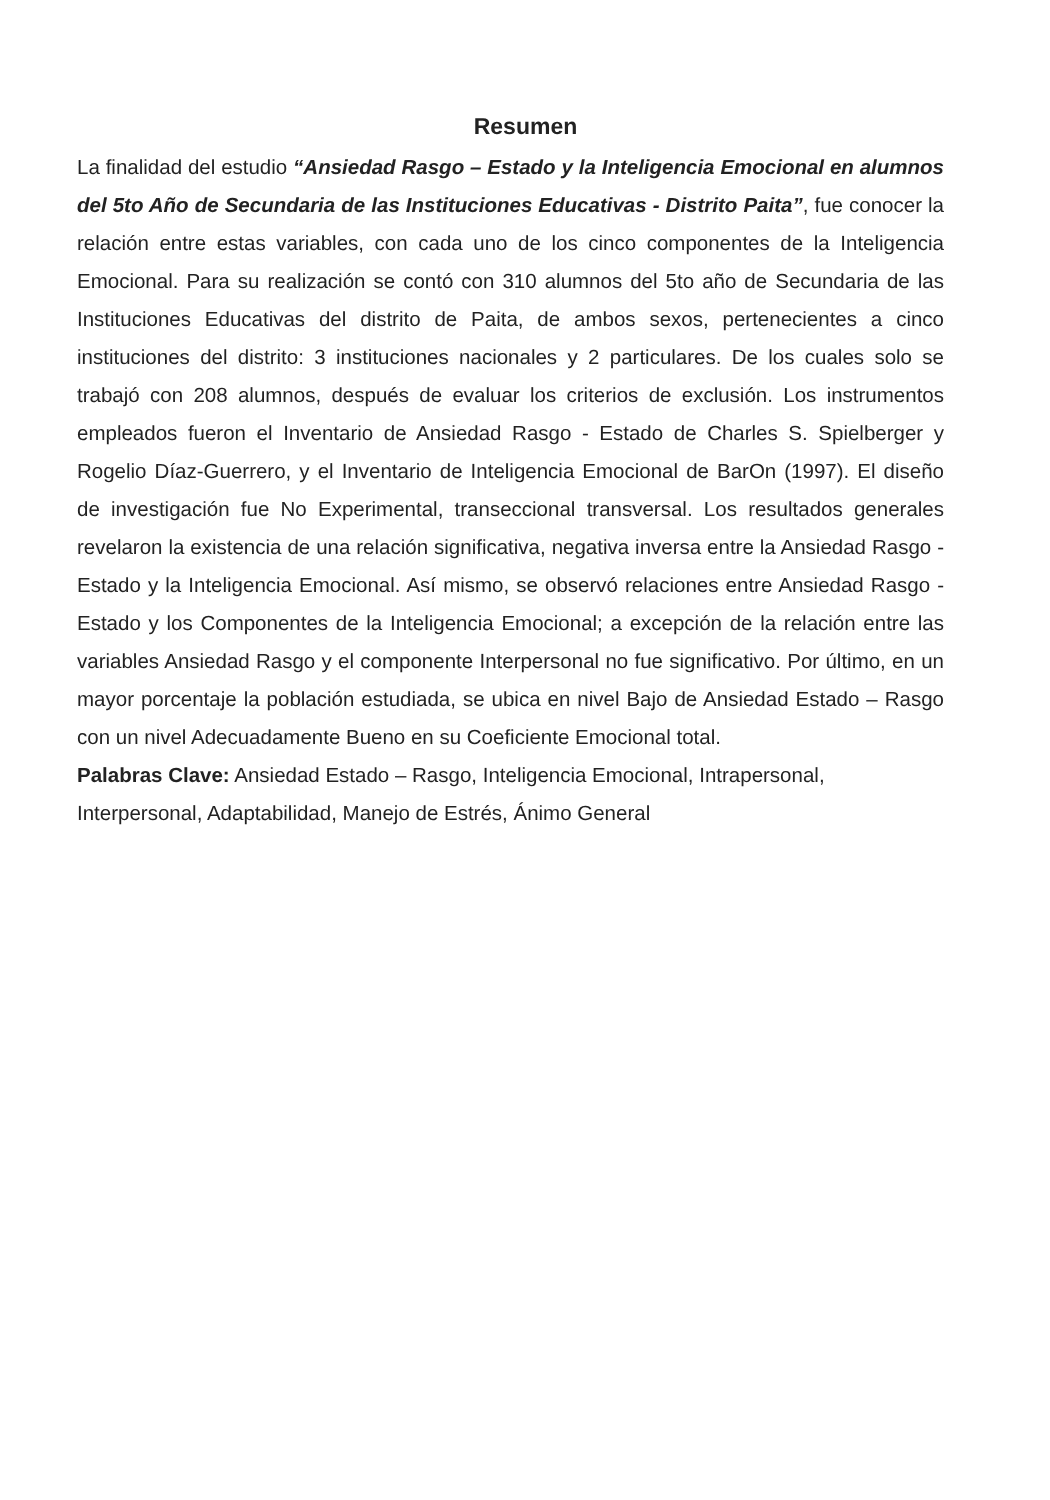Resumen
La finalidad del estudio “Ansiedad Rasgo – Estado y la Inteligencia Emocional en alumnos del 5to Año de Secundaria de las Instituciones Educativas - Distrito Paita”, fue conocer la relación entre estas variables, con cada uno de los cinco componentes de la Inteligencia Emocional. Para su realización se contó con 310 alumnos del 5to año de Secundaria de las Instituciones Educativas del distrito de Paita, de ambos sexos, pertenecientes a cinco instituciones del distrito: 3 instituciones nacionales y 2 particulares. De los cuales solo se trabajó con 208 alumnos, después de evaluar los criterios de exclusión. Los instrumentos empleados fueron el Inventario de Ansiedad Rasgo - Estado de Charles S. Spielberger y Rogelio Díaz-Guerrero, y el Inventario de Inteligencia Emocional de BarOn (1997). El diseño de investigación fue No Experimental, transeccional transversal. Los resultados generales revelaron la existencia de una relación significativa, negativa inversa entre la Ansiedad Rasgo - Estado y la Inteligencia Emocional. Así mismo, se observó relaciones entre Ansiedad Rasgo - Estado y los Componentes de la Inteligencia Emocional; a excepción de la relación entre las variables Ansiedad Rasgo y el componente Interpersonal no fue significativo. Por último, en un mayor porcentaje la población estudiada, se ubica en nivel Bajo de Ansiedad Estado – Rasgo con un nivel Adecuadamente Bueno en su Coeficiente Emocional total.
Palabras Clave: Ansiedad Estado – Rasgo, Inteligencia Emocional, Intrapersonal, Interpersonal, Adaptabilidad, Manejo de Estrés, Ánimo General